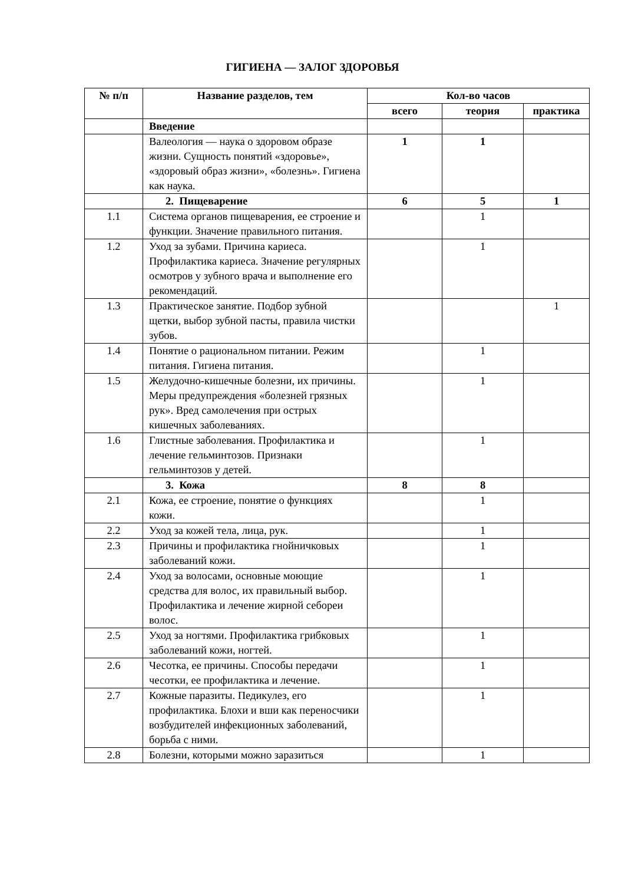ГИГИЕНА — ЗАЛОГ ЗДОРОВЬЯ
| № п/п | Название разделов, тем | Кол-во часов | | |
| --- | --- | --- | --- | --- |
| | | всего | теория | практика |
| | Введение | | | |
| | Валеология — наука о здоровом образе жизни. Сущность понятий «здоровье», «здоровый образ жизни», «болезнь». Гигиена как наука. | 1 | 1 | |
| | 2. Пищеварение | 6 | 5 | 1 |
| 1.1 | Система органов пищеварения, ее строение и функции. Значение правильного питания. | | 1 | |
| 1.2 | Уход за зубами. Причина кариеса. Профилактика кариеса. Значение регулярных осмотров у зубного врача и выполнение его рекомендаций. | | 1 | |
| 1.3 | Практическое занятие. Подбор зубной щетки, выбор зубной пасты, правила чистки зубов. | | | 1 |
| 1.4 | Понятие о рациональном питании. Режим питания. Гигиена питания. | | 1 | |
| 1.5 | Желудочно-кишечные болезни, их причины. Меры предупреждения «болезней грязных рук». Вред самолечения при острых кишечных заболеваниях. | | 1 | |
| 1.6 | Глистные заболевания. Профилактика и лечение гельминтозов. Признаки гельминтозов у детей. | | 1 | |
| | 3. Кожа | 8 | 8 | |
| 2.1 | Кожа, ее строение, понятие о функциях кожи. | | 1 | |
| 2.2 | Уход за кожей тела, лица, рук. | | 1 | |
| 2.3 | Причины и профилактика гнойничковых заболеваний кожи. | | 1 | |
| 2.4 | Уход за волосами, основные моющие средства для волос, их правильный выбор. Профилактика и лечение жирной себореи волос. | | 1 | |
| 2.5 | Уход за ногтями. Профилактика грибковых заболеваний кожи, ногтей. | | 1 | |
| 2.6 | Чесотка, ее причины. Способы передачи чесотки, ее профилактика и лечение. | | 1 | |
| 2.7 | Кожные паразиты. Педикулез, его профилактика. Блохи и вши как переносчики возбудителей инфекционных заболеваний, борьба с ними. | | 1 | |
| 2.8 | Болезни, которыми можно заразиться | | 1 | |